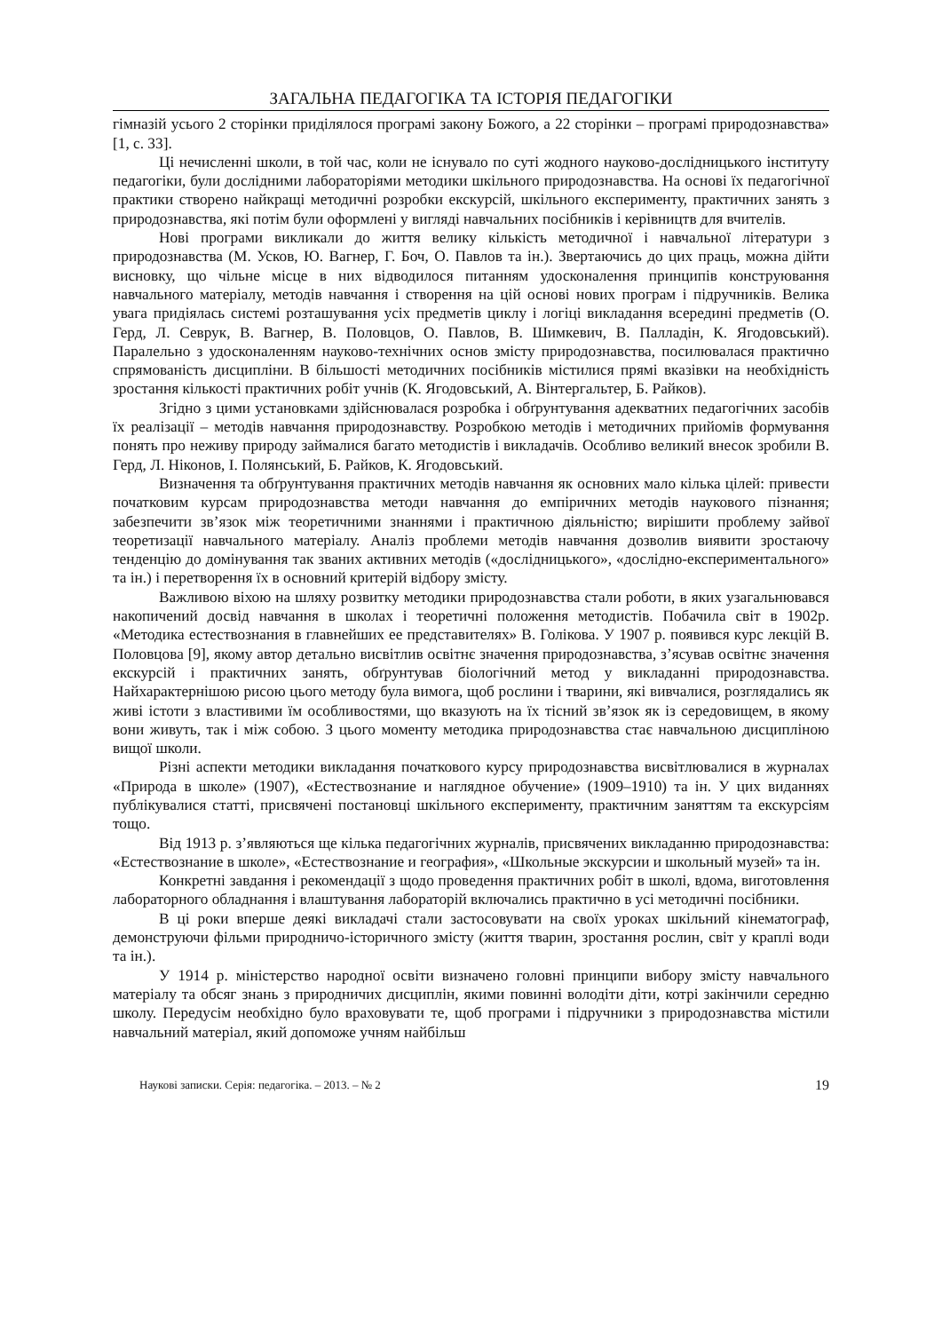ЗАГАЛЬНА ПЕДАГОГІКА ТА ІСТОРІЯ ПЕДАГОГІКИ
гімназій усього 2 сторінки приділялося програмі закону Божого, а 22 сторінки – програмі природознавства» [1, с. 33].
Ці нечисленні школи, в той час, коли не існувало по суті жодного науково-дослідницького інституту педагогіки, були дослідними лабораторіями методики шкільного природознавства. На основі їх педагогічної практики створено найкращі методичні розробки екскурсій, шкільного експерименту, практичних занять з природознавства, які потім були оформлені у вигляді навчальних посібників і керівництв для вчителів.
Нові програми викликали до життя велику кількість методичної і навчальної літератури з природознавства (М. Усков, Ю. Вагнер, Г. Боч, О. Павлов та ін.). Звертаючись до цих праць, можна дійти висновку, що чільне місце в них відводилося питанням удосконалення принципів конструювання навчального матеріалу, методів навчання і створення на цій основі нових програм і підручників. Велика увага придіялась системі розташування усіх предметів циклу і логіці викладання всередині предметів (О. Герд, Л. Севрук, В. Вагнер, В. Половцов, О. Павлов, В. Шимкевич, В. Палладін, К. Ягодовський). Паралельно з удосконаленням науково-технічних основ змісту природознавства, посилювалася практично спрямованість дисципліни. В більшості методичних посібників містилися прямі вказівки на необхідність зростання кількості практичних робіт учнів (К. Ягодовський, А. Вінтергальтер, Б. Райков).
Згідно з цими установками здійснювалася розробка і обґрунтування адекватних педагогічних засобів їх реалізації – методів навчання природознавству. Розробкою методів і методичних прийомів формування понять про неживу природу займалися багато методистів і викладачів. Особливо великий внесок зробили В. Герд, Л. Ніконов, І. Полянський, Б. Райков, К. Ягодовський.
Визначення та обґрунтування практичних методів навчання як основних мало кілька цілей: привести початковим курсам природознавства методи навчання до емпіричних методів наукового пізнання; забезпечити зв’язок між теоретичними знаннями і практичною діяльністю; вирішити проблему зайвої теоретизації навчального матеріалу. Аналіз проблеми методів навчання дозволив виявити зростаючу тенденцію до домінування так званих активних методів («дослідницького», «дослідно-експериментального» та ін.) і перетворення їх в основний критерій відбору змісту.
Важливою віхою на шляху розвитку методики природознавства стали роботи, в яких узагальнювався накопичений досвід навчання в школах і теоретичні положення методистів. Побачила світ в 1902р. «Методика естествознания в главнейших ее представителях» В. Голікова. У 1907 р. появився курс лекцій В. Половцова [9], якому автор детально висвітлив освітнє значення природознавства, з’ясував освітнє значення екскурсій і практичних занять, обґрунтував біологічний метод у викладанні природознавства. Найхарактернішою рисою цього методу була вимога, щоб рослини і тварини, які вивчалися, розглядались як живі істоти з властивими їм особливостями, що вказують на їх тісний зв’язок як із середовищем, в якому вони живуть, так і між собою. З цього моменту методика природознавства стає навчальною дисципліною вищої школи.
Різні аспекти методики викладання початкового курсу природознавства висвітлювалися в журналах «Природа в школе» (1907), «Естествознание и наглядное обучение» (1909–1910) та ін. У цих виданнях публікувалися статті, присвячені постановці шкільного експерименту, практичним заняттям та екскурсіям тощо.
Від 1913 р. з’являються ще кілька педагогічних журналів, присвячених викладанню природознавства: «Естествознание в школе», «Естествознание и география», «Школьные экскурсии и школьный музей» та ін.
Конкретні завдання і рекомендації з щодо проведення практичних робіт в школі, вдома, виготовлення лабораторного обладнання і влаштування лабораторій включались практично в усі методичні посібники.
В ці роки вперше деякі викладачі стали застосовувати на своїх уроках шкільний кінематограф, демонструючи фільми природничо-історичного змісту (життя тварин, зростання рослин, світ у краплі води та ін.).
У 1914 р. міністерство народної освіти визначено головні принципи вибору змісту навчального матеріалу та обсяг знань з природничих дисциплін, якими повинні володіти діти, котрі закінчили середню школу. Передусім необхідно було враховувати те, щоб програми і підручники з природознавства містили навчальний матеріал, який допоможе учням найбільш
Наукові записки. Серія: педагогіка. – 2013. – № 2 19